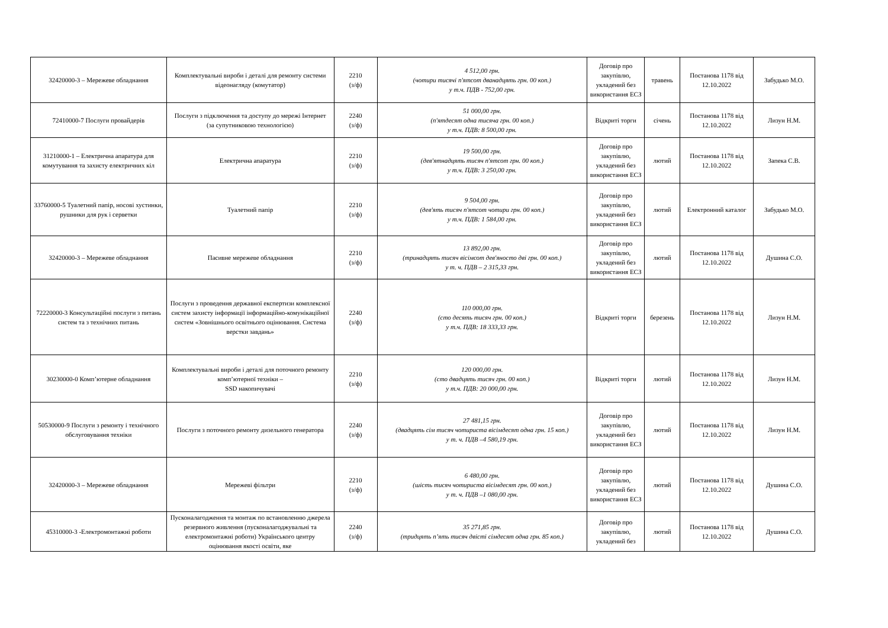| 32420000-3 – Мережеве обладнання | Комплектувальні вироби і деталі для ремонту системи відеонагляду (комутатор) | 2210 (з/ф) | 4 512,00 грн. (чотири тисячі п'ятсот дванадцять грн. 00 коп.) у т.ч. ПДВ - 752,00 грн. | Договір про закупівлю, укладений без використання ЕСЗ | травень | Постанова 1178 від 12.10.2022 | Забудько М.О. |
| 72410000-7 Послуги провайдерів | Послуги з підключення та доступу до мережі Інтернет (за супутниковою технологією) | 2240 (з/ф) | 51 000,00 грн. (п'ятдесят одна тисяча грн. 00 коп.) у т.ч. ПДВ: 8 500,00 грн. | Відкриті торги | січень | Постанова 1178 від 12.10.2022 | Лизун Н.М. |
| 31210000-1 – Електрична апаратура для комутування та захисту електричних кіл | Електрична апаратура | 2210 (з/ф) | 19 500,00 грн. (дев'ятнадцять тисяч п'ятсот грн. 00 коп.) у т.ч. ПДВ: 3 250,00 грн. | Договір про закупівлю, укладений без використання ЕСЗ | лютий | Постанова 1178 від 12.10.2022 | Запека С.В. |
| 33760000-5 Туалетний папір, носові хустинки, рушники для рук і серветки | Туалетний папір | 2210 (з/ф) | 9 504,00 грн. (дев'ять тисяч п'ятсот чотири грн. 00 коп.) у т.ч. ПДВ: 1 584,00 грн. | Договір про закупівлю, укладений без використання ЕСЗ | лютий | Електронний каталог | Забудько М.О. |
| 32420000-3 – Мережеве обладнання | Пасивне мережеве обладнання | 2210 (з/ф) | 13 892,00 грн. (тринадцять тисяч вісімсот дев'яносто дві грн. 00 коп.) у т. ч. ПДВ – 2 315,33 грн. | Договір про закупівлю, укладений без використання ЕСЗ | лютий | Постанова 1178 від 12.10.2022 | Душина С.О. |
| 72220000-3 Консультаційні послуги з питань систем та з технічних питань | Послуги з проведення державної експертизи комплексної систем захисту інформації інформаційно-комунікаційної систем «Зовнішнього освітнього оцінювання. Система верстки завдань» | 2240 (з/ф) | 110 000,00 грн. (сто десять тисяч грн. 00 коп.) у т.ч. ПДВ: 18 333,33 грн. | Відкриті торги | березень | Постанова 1178 від 12.10.2022 | Лизун Н.М. |
| 30230000-0 Комп’ютерне обладнання | Комплектувальні вироби і деталі для поточного ремонту комп’ютерної техніки – SSD накопичувачі | 2210 (з/ф) | 120 000,00 грн. (сто двадцять тисяч грн. 00 коп.) у т.ч. ПДВ: 20 000,00 грн. | Відкриті торги | лютий | Постанова 1178 від 12.10.2022 | Лизун Н.М. |
| 50530000-9 Послуги з ремонту і технічного обслуговування техніки | Послуги з поточного ремонту дизельного генератора | 2240 (з/ф) | 27 481,15 грн. (двадцять сім тисяч чотириста вісімдесят одна грн. 15 коп.) у т. ч. ПДВ –4 580,19 грн. | Договір про закупівлю, укладений без використання ЕСЗ | лютий | Постанова 1178 від 12.10.2022 | Лизун Н.М. |
| 32420000-3 – Мережеве обладнання | Мережеві фільтри | 2210 (з/ф) | 6 480,00 грн. (шість тисяч чотириста вісімдесят грн. 00 коп.) у т. ч. ПДВ –1 080,00 грн. | Договір про закупівлю, укладений без використання ЕСЗ | лютий | Постанова 1178 від 12.10.2022 | Душина С.О. |
| 45310000-3 -Електромонтажні роботи | Пусконалагодження та монтаж по встановленню джерела резервного живлення (пусконалагоджувальні та електромонтажні роботи) Українського центру оцінювання якості освіти, яке | 2240 (з/ф) | 35 271,85 грн. (тридцять п’ять тисяч двісті сімдесят одна грн. 85 коп.) | Договір про закупівлю, укладений без | лютий | Постанова 1178 від 12.10.2022 | Душина С.О. |